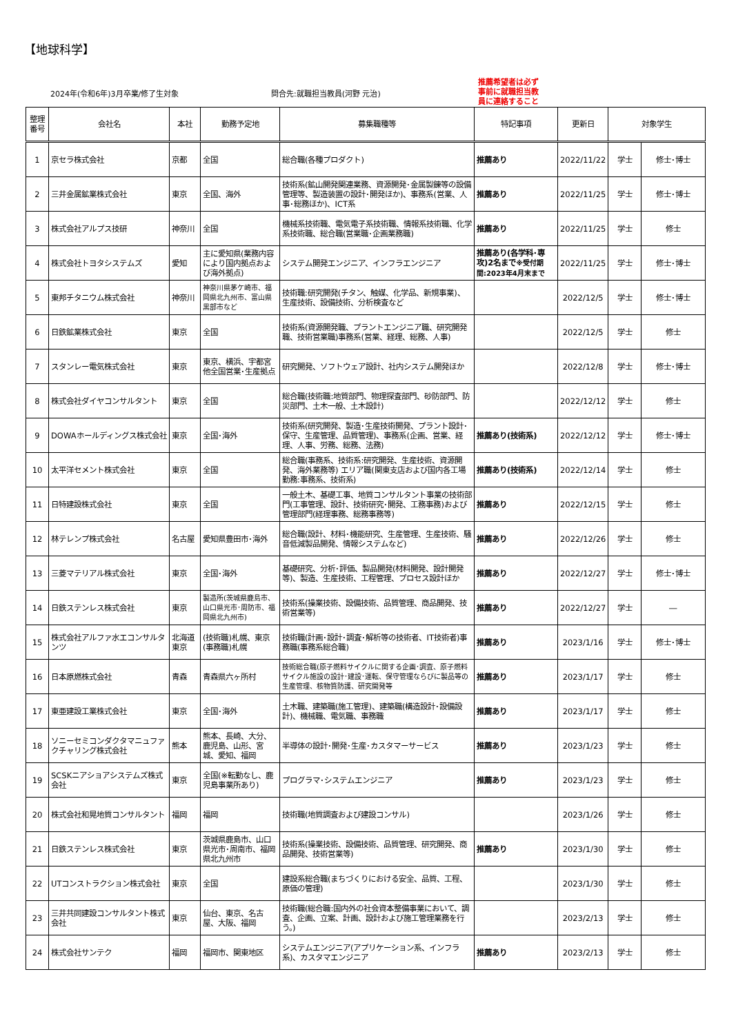【地球科学】
2024年(令和6年)3月卒業/修了生対象
問合先:就職担当教員(河野 元治)
推薦希望者は必ず
事前に就職担当教
員に連絡すること
| 整理 番号 | 会社名 | 本社 | 勤務予定地 | 募集職種等 | 特記事項 | 更新日 | 対象学生 | |
| --- | --- | --- | --- | --- | --- | --- | --- | --- |
| 1 | 京セラ株式会社 | 京都 | 全国 | 総合職(各種プロダクト) | 推薦あり | 2022/11/22 | 学士 | 修士･博士 |
| 2 | 三井金属鉱業株式会社 | 東京 | 全国、海外 | 技術系(鉱山開発関連業務、資源開発･金属製錬等の設備管理等、製造装置の設計･開発ほか)、事務系(営業、人事･総務ほか)、ICT系 | 推薦あり | 2022/11/25 | 学士 | 修士･博士 |
| 3 | 株式会社アルプス技研 | 神奈川 | 全国 | 機械系技術職、電気電子系技術職、情報系技術職、化学系技術職、総合職(営業職･企画業務職) | 推薦あり | 2022/11/25 | 学士 | 修士 |
| 4 | 株式会社トヨタシステムズ | 愛知 | 主に愛知県(業務内容により国内拠点および海外拠点) | システム開発エンジニア、インフラエンジニア | 推薦あり(各学科･専攻)2名まで ※受付期間:2023年4月末まで | 2022/11/25 | 学士 | 修士･博士 |
| 5 | 東邦チタニウム株式会社 | 神奈川 | 神奈川県茅ケ崎市、福岡県北九州市、富山県黒部市など | 技術職:研究開発(チタン、触媒、化学品、新規事業)、生産技術、設備技術、分析検査など | | 2022/12/5 | 学士 | 修士･博士 |
| 6 | 日鉄鉱業株式会社 | 東京 | 全国 | 技術系(資源開発職、プラントエンジニア職、研究開発職、技術営業職)事務系(営業、経理、総務、人事) | | 2022/12/5 | 学士 | 修士 |
| 7 | スタンレー電気株式会社 | 東京 | 東京、横浜、宇都宮他全国営業･生産拠点 | 研究開発、ソフトウェア設計、社内システム開発ほか | | 2022/12/8 | 学士 | 修士･博士 |
| 8 | 株式会社ダイヤコンサルタント | 東京 | 全国 | 総合職(技術職:地質部門、物理探査部門、砂防部門、防災部門、土木一般、土木設計) | | 2022/12/12 | 学士 | 修士 |
| 9 | DOWAホールディングス株式会社 | 東京 | 全国･海外 | 技術系(研究開発、製造･生産技術開発、プラント設計･保守、生産管理、品質管理)、事務系(企画、営業、経理、人事、労務、総務、法務) | 推薦あり(技術系) | 2022/12/12 | 学士 | 修士･博士 |
| 10 | 太平洋セメント株式会社 | 東京 | 全国 | 総合職(事務系、技術系:研究開発、生産技術、資源開発、海外業務等) エリア職(関東支店および国内各工場勤務:事務系、技術系) | 推薦あり(技術系) | 2022/12/14 | 学士 | 修士 |
| 11 | 日特建設株式会社 | 東京 | 全国 | 一般土木、基礎工事、地質コンサルタント事業の技術部門(工事管理、設計、技術研究･開発、工務事務)および管理部門(経理事務、総務事務等) | 推薦あり | 2022/12/15 | 学士 | 修士 |
| 12 | 林テレンプ株式会社 | 名古屋 | 愛知県豊田市･海外 | 総合職(設計、材料･機能研究、生産管理、生産技術、騒音低減製品開発、情報システムなど) | 推薦あり | 2022/12/26 | 学士 | 修士 |
| 13 | 三菱マテリアル株式会社 | 東京 | 全国･海外 | 基礎研究、分析･評価、製品開発(材料開発、設計開発等)、製造、生産技術、工程管理、プロセス設計ほか | 推薦あり | 2022/12/27 | 学士 | 修士･博士 |
| 14 | 日鉄ステンレス株式会社 | 東京 | 製造所(茨城県鹿島市、山口県光市･周防市、福岡県北九州市) | 技術系(操業技術、設備技術、品質管理、商品開発、技術営業等) | 推薦あり | 2022/12/27 | 学士 | ― |
| 15 | 株式会社アルファ水エコンサルタンツ | 北海道東京 | (技術職)札幌、東京(事務職)札幌 | 技術職(計画･設計･調査･解析等の技術者、IT技術者)事務職(事務系総合職) | 推薦あり | 2023/1/16 | 学士 | 修士･博士 |
| 16 | 日本原燃株式会社 | 青森 | 青森県六ヶ所村 | 技術総合職(原子燃料サイクルに関する企画･調査、原子燃料サイクル施設の設計･建設･運転、保守管理ならびに製品等の生産管理、核物質防護、研究開発等 | 推薦あり | 2023/1/17 | 学士 | 修士 |
| 17 | 東亜建設工業株式会社 | 東京 | 全国･海外 | 土木職、建築職(施工管理)、建築職(構造設計･設備設計)、機械職、電気職、事務職 | 推薦あり | 2023/1/17 | 学士 | 修士 |
| 18 | ソニーセミコンダクタマニュファクチャリング株式会社 | 熊本 | 熊本、長崎、大分、鹿児島、山形、宮城、愛知、福岡 | 半導体の設計･開発･生産･カスタマーサービス | 推薦あり | 2023/1/23 | 学士 | 修士 |
| 19 | SCSKニアショアシステムズ株式会社 | 東京 | 全国(※転勤なし、鹿児島事業所あり) | プログラマ･システムエンジニア | 推薦あり | 2023/1/23 | 学士 | 修士 |
| 20 | 株式会社和晃地質コンサルタント | 福岡 | 福岡 | 技術職(地質調査および建設コンサル) | | 2023/1/26 | 学士 | 修士 |
| 21 | 日鉄ステンレス株式会社 | 東京 | 茨城県鹿島市、山口県光市･周南市、福岡県北九州市 | 技術系(操業技術、設備技術、品質管理、研究開発、商品開発、技術営業等) | 推薦あり | 2023/1/30 | 学士 | 修士 |
| 22 | UTコンストラクション株式会社 | 東京 | 全国 | 建設系総合職(まちづくりにおける安全、品質、工程、原価の管理) | | 2023/1/30 | 学士 | 修士 |
| 23 | 三井共同建設コンサルタント株式会社 | 東京 | 仙台、東京、名古屋、大阪、福岡 | 技術職(総合職:国内外の社会資本整備事業において、調査、企画、立案、計画、設計および施工管理業務を行う。) | | 2023/2/13 | 学士 | 修士 |
| 24 | 株式会社サンテク | 福岡 | 福岡市、関東地区 | システムエンジニア(アプリケーション系、インフラ系)、カスタマエンジニア | 推薦あり | 2023/2/13 | 学士 | 修士 |